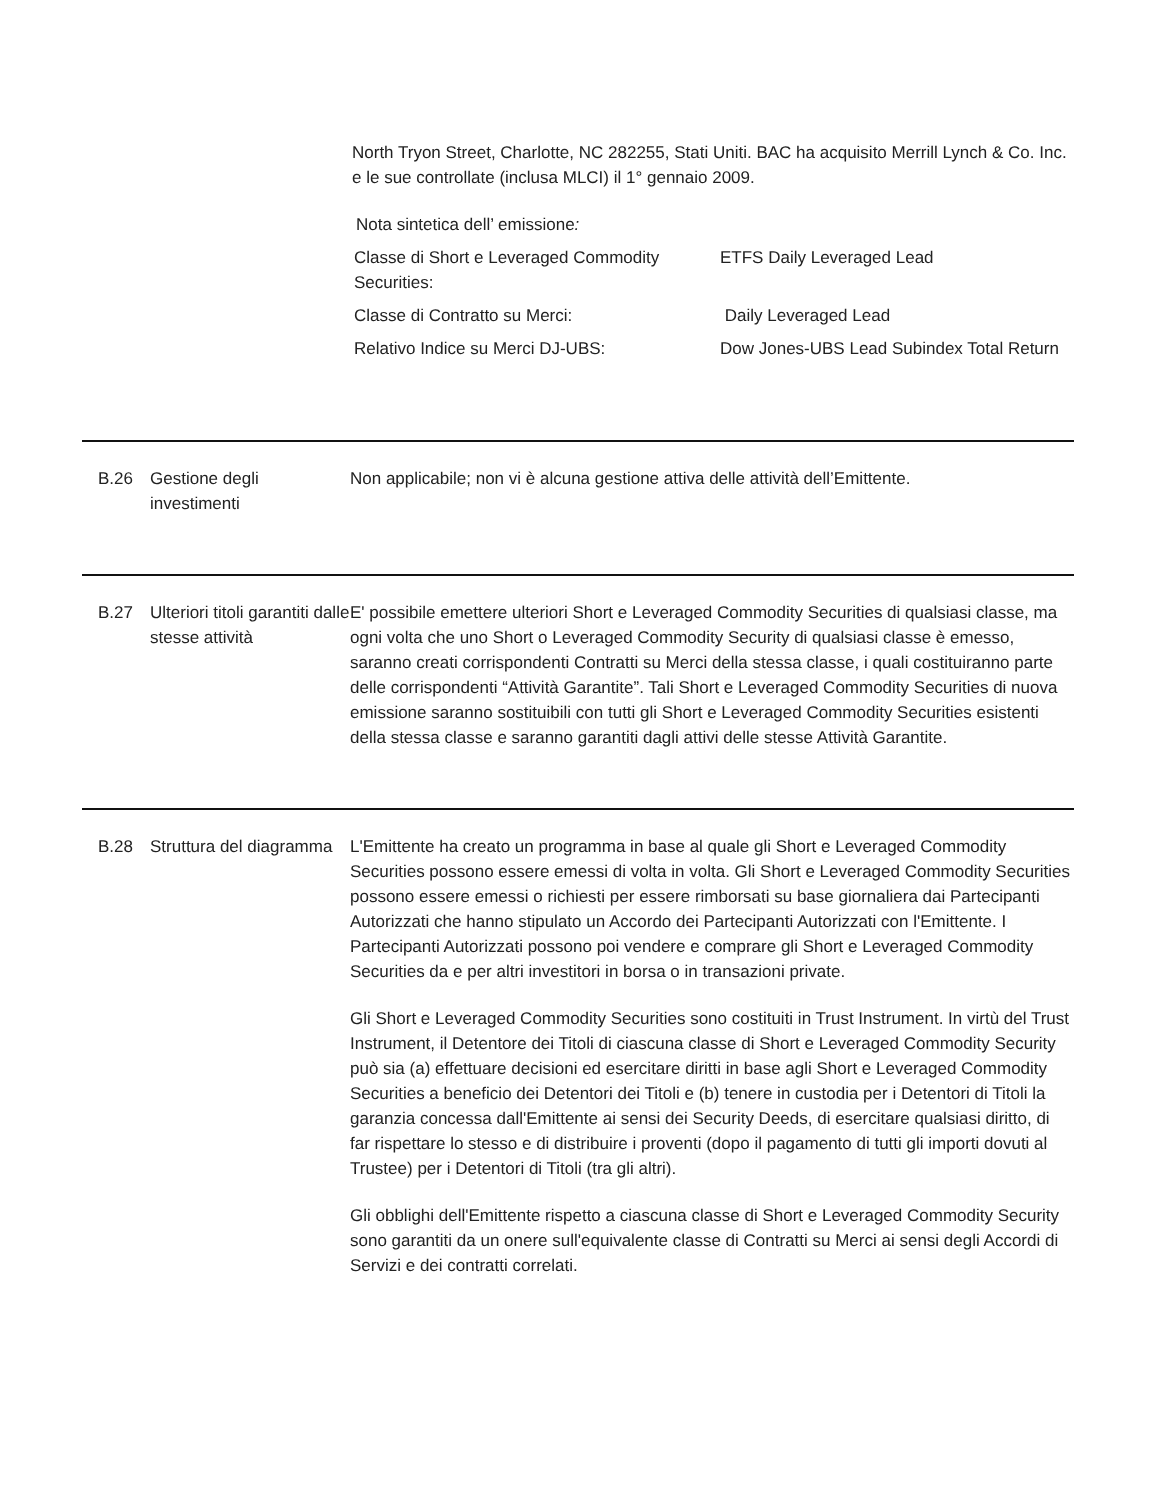North Tryon Street, Charlotte, NC 282255, Stati Uniti. BAC ha acquisito Merrill Lynch & Co. Inc. e le sue controllate (inclusa MLCI) il 1° gennaio 2009.
Nota sintetica dell’ emissione:
| Classe di Short e Leveraged Commodity Securities: | ETFS Daily Leveraged Lead |
| Classe di Contratto su Merci: | Daily Leveraged Lead |
| Relativo Indice su Merci DJ-UBS: | Dow Jones-UBS Lead Subindex Total Return |
B.26 Gestione degli investimenti
Non applicabile; non vi è alcuna gestione attiva delle attività dell’Emittente.
B.27 Ulteriori titoli garantiti dalle stesse attività
E' possibile emettere ulteriori Short e Leveraged Commodity Securities di qualsiasi classe, ma ogni volta che uno Short o Leveraged Commodity Security di qualsiasi classe è emesso, saranno creati corrispondenti Contratti su Merci della stessa classe, i quali costituiranno parte delle corrispondenti “Attività Garantite”. Tali Short e Leveraged Commodity Securities di nuova emissione saranno sostituibili con tutti gli Short e Leveraged Commodity Securities esistenti della stessa classe e saranno garantiti dagli attivi delle stesse Attività Garantite.
B.28 Struttura del diagramma
L'Emittente ha creato un programma in base al quale gli Short e Leveraged Commodity Securities possono essere emessi di volta in volta. Gli Short e Leveraged Commodity Securities possono essere emessi o richiesti per essere rimborsati su base giornaliera dai Partecipanti Autorizzati che hanno stipulato un Accordo dei Partecipanti Autorizzati con l'Emittente. I Partecipanti Autorizzati possono poi vendere e comprare gli Short e Leveraged Commodity Securities da e per altri investitori in borsa o in transazioni private.
Gli Short e Leveraged Commodity Securities sono costituiti in Trust Instrument. In virtù del Trust Instrument, il Detentore dei Titoli di ciascuna classe di Short e Leveraged Commodity Security può sia (a) effettuare decisioni ed esercitare diritti in base agli Short e Leveraged Commodity Securities a beneficio dei Detentori dei Titoli e (b) tenere in custodia per i Detentori di Titoli la garanzia concessa dall'Emittente ai sensi dei Security Deeds, di esercitare qualsiasi diritto, di far rispettare lo stesso e di distribuire i proventi (dopo il pagamento di tutti gli importi dovuti al Trustee) per i Detentori di Titoli (tra gli altri).
Gli obblighi dell'Emittente rispetto a ciascuna classe di Short e Leveraged Commodity Security sono garantiti da un onere sull'equivalente classe di Contratti su Merci ai sensi degli Accordi di Servizi e dei contratti correlati.